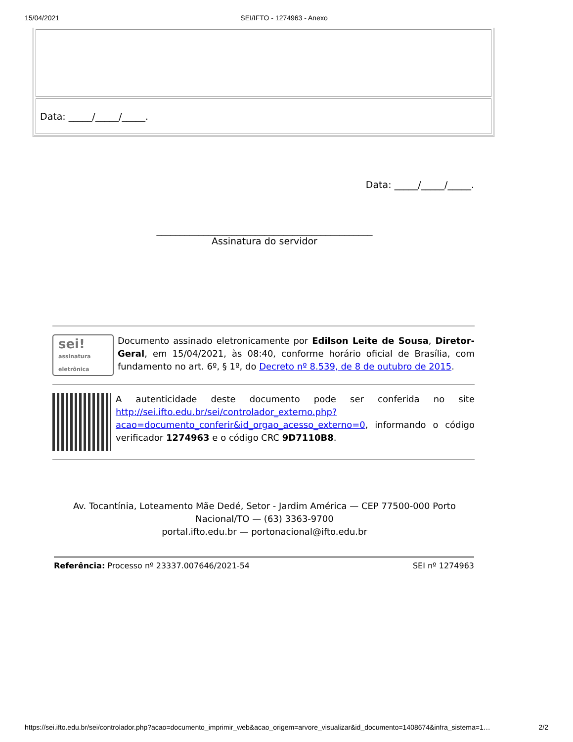15/04/2021 SEI/IFTO - 1274963 - Anexo
| Data: _____/_____/_____. |
Data: _____/_____/_____.
______________________________________________
Assinatura do servidor
sei!
assinatura eletrônica
Documento assinado eletronicamente por Edilson Leite de Sousa, Diretor-Geral, em 15/04/2021, às 08:40, conforme horário oficial de Brasília, com fundamento no art. 6º, § 1º, do Decreto nº 8.539, de 8 de outubro de 2015.
A autenticidade deste documento pode ser conferida no site http://sei.ifto.edu.br/sei/controlador_externo.php?acao=documento_conferir&id_orgao_acesso_externo=0, informando o código verificador 1274963 e o código CRC 9D7110B8.
Av. Tocantínia, Loteamento Mãe Dedé, Setor - Jardim América — CEP 77500-000 Porto
Nacional/TO — (63) 3363-9700
portal.ifto.edu.br — portonacional@ifto.edu.br
Referência: Processo nº 23337.007646/2021-54 SEI nº 1274963
https://sei.ifto.edu.br/sei/controlador.php?acao=documento_imprimir_web&acao_origem=arvore_visualizar&id_documento=1408674&infra_sistema=1… 2/2